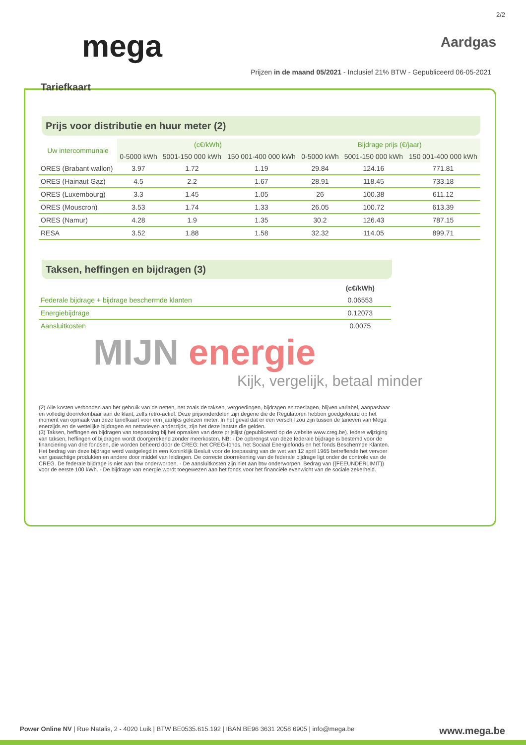2/2
mega
Aardgas
Prijzen in de maand 05/2021 - Inclusief 21% BTW - Gepubliceerd 06-05-2021
Tariefkaart
Prijs voor distributie en huur meter (2)
| Uw intercommunale | (c€/kWh) | | | Bijdrage prijs (€/jaar) | | |
| --- | --- | --- | --- | --- | --- | --- |
| | 0-5000 kWh | 5001-150 000 kWh | 150 001-400 000 kWh | 0-5000 kWh | 5001-150 000 kWh | 150 001-400 000 kWh |
| ORES (Brabant wallon) | 3.97 | 1.72 | 1.19 | 29.84 | 124.16 | 771.81 |
| ORES (Hainaut Gaz) | 4.5 | 2.2 | 1.67 | 28.91 | 118.45 | 733.18 |
| ORES (Luxembourg) | 3.3 | 1.45 | 1.05 | 26 | 100.38 | 611.12 |
| ORES (Mouscron) | 3.53 | 1.74 | 1.33 | 26.05 | 100.72 | 613.39 |
| ORES (Namur) | 4.28 | 1.9 | 1.35 | 30.2 | 126.43 | 787.15 |
| RESA | 3.52 | 1.88 | 1.58 | 32.32 | 114.05 | 899.71 |
Taksen, heffingen en bijdragen (3)
| | (c€/kWh) |
| --- | --- |
| Federale bijdrage + bijdrage beschermde klanten | 0.06553 |
| Energiebijdrage | 0.12073 |
| Aansluitkosten | 0.0075 |
MIJN energie
Kijk, vergelijk, betaal minder
(2) Alle kosten verbonden aan het gebruik van de netten, net zoals de taksen, vergoedingen, bijdragen en toeslagen, blijven variabel, aanpasbaar en volledig doorrekenbaar aan de klant, zelfs retro-actief. Deze prijsonderdelen zijn degene die de Regulatoren hebben goedgekeurd op het moment van opmaak van deze tariefkaart voor een jaarlijks gelezen meter. In het geval dat er een verschil zou zijn tussen de tarieven van Mega enerzijds en de wettelijke bijdragen en nettarieven anderzijds, zijn het deze laatste die gelden.
(3) Taksen, heffingen en bijdragen van toepassing bij het opmaken van deze prijslijst (gepubliceerd op de website www.creg.be). Iedere wijziging van taksen, heffingen of bijdragen wordt doorgerekend zonder meerkosten. NB: - De opbrengst van deze federale bijdrage is bestemd voor de financiering van drie fondsen, die worden beheerd door de CREG: het CREG-fonds, het Sociaal Energiefonds en het fonds Beschermde Klanten. Het bedrag van deze bijdrage werd vastgelegd in een Koninklijk Besluit voor de toepassing van de wet van 12 april 1965 betreffende het vervoer van gasachtige produkten en andere door middel van leidingen. De correcte doorrekening van de federale bijdrage ligt onder de controle van de CREG. De federale bijdrage is niet aan btw onderworpen. - De aansluitkosten zijn niet aan btw onderworpen. Bedrag van {{FEEUNDERLIMIT}} voor de eerste 100 kWh. - De bijdrage van energie wordt toegewezen aan het fonds voor het financiële evenwicht van de sociale zekerheid.
Power Online NV | Rue Natalis, 2 - 4020 Luik | BTW BE0535.615.192 | IBAN BE96 3631 2058 6905 | info@mega.be www.mega.be